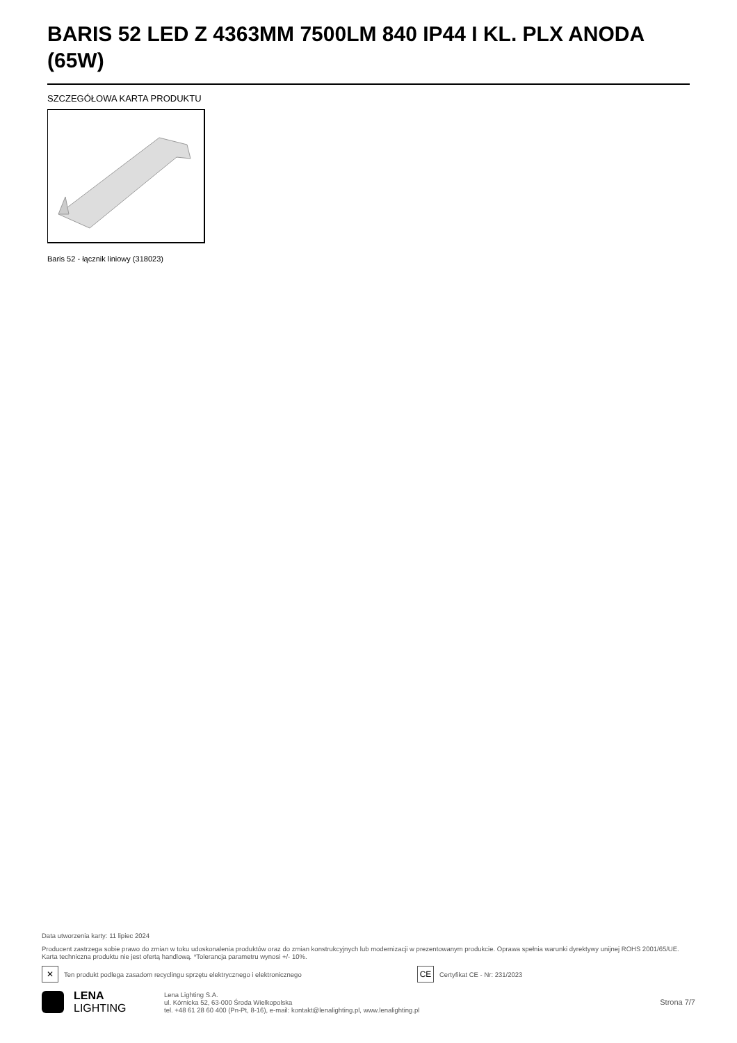BARIS 52 LED Z 4363MM 7500LM 840 IP44 I KL. PLX ANODA (65W)
SZCZEGÓŁOWA KARTA PRODUKTU
Baris 52 - łącznik liniowy (318023)
Data utworzenia karty: 11 lipiec 2024
Producent zastrzega sobie prawo do zmian w toku udoskonalenia produktów oraz do zmian konstrukcyjnych lub modernizacji w prezentowanym produkcie. Oprawa spełnia warunki dyrektywy unijnej ROHS 2001/65/UE. Karta techniczna produktu nie jest ofertą handlową. *Tolerancja parametru wynosi +/- 10%.
✕ Ten produkt podlega zasadom recyclingu sprzętu elektrycznego i elektronicznego
CE Certyfikat CE - Nr: 231/2023
LENA
LIGHTING
Lena Lighting S.A.
ul. Kórnicka 52, 63-000 Środa Wielkopolska
tel. +48 61 28 60 400 (Pn-Pt, 8-16), e-mail: kontakt@lenalighting.pl, www.lenalighting.pl
Strona 7/7